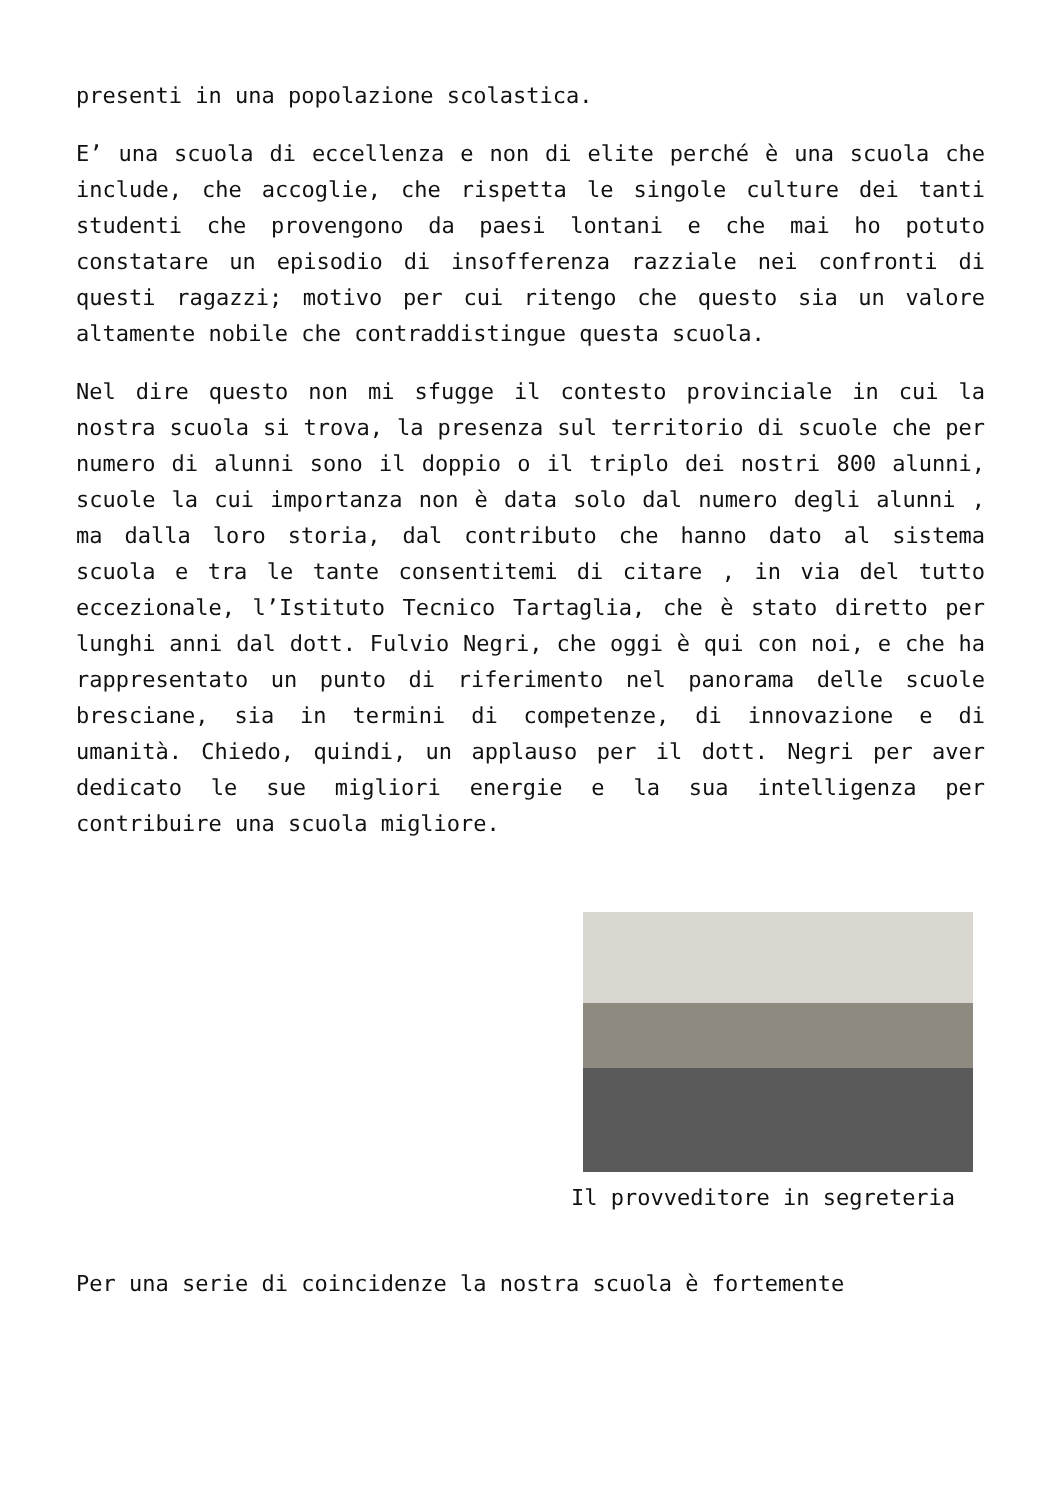presenti in una popolazione scolastica.
E’ una scuola di eccellenza e non di elite perché è una scuola che include, che accoglie, che rispetta le singole culture dei tanti studenti che provengono da paesi lontani e che mai ho potuto constatare un episodio di insofferenza razziale nei confronti di questi ragazzi; motivo per cui ritengo che questo sia un valore altamente nobile che contraddistingue questa scuola.
Nel dire questo non mi sfugge il contesto provinciale in cui la nostra scuola si trova, la presenza sul territorio di scuole che per numero di alunni sono il doppio o il triplo dei nostri 800 alunni, scuole la cui importanza non è data solo dal numero degli alunni , ma dalla loro storia, dal contributo che hanno dato al sistema scuola e tra le tante consentitemi di citare , in via del tutto eccezionale, l’Istituto Tecnico Tartaglia, che è stato diretto per lunghi anni dal dott. Fulvio Negri, che oggi è qui con noi, e che ha rappresentato un punto di riferimento nel panorama delle scuole bresciane, sia in termini di competenze, di innovazione e di umanità. Chiedo, quindi, un applauso per il dott. Negri per aver dedicato le sue migliori energie e la sua intelligenza per contribuire una scuola migliore.
Il provveditore in segreteria
Per una serie di coincidenze la nostra scuola è fortemente